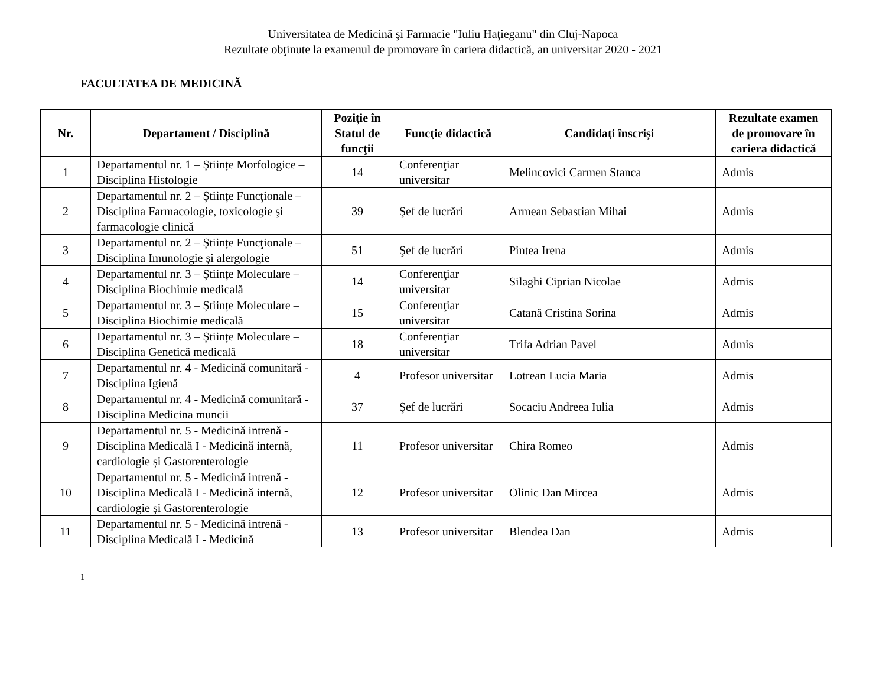Universitatea de Medicină şi Farmacie "Iuliu Haţieganu" din Cluj-Napoca
Rezultate obţinute la examenul de promovare în cariera didactică, an universitar 2020 - 2021
FACULTATEA DE MEDICINĂ
| Nr. | Departament / Disciplină | Poziţie în Statul de funcţii | Funcţie didactică | Candidaţi înscriși | Rezultate examen de promovare în cariera didactică |
| --- | --- | --- | --- | --- | --- |
| 1 | Departamentul nr. 1 – Științe Morfologice – Disciplina Histologie | 14 | Conferenţiar universitar | Melincovici Carmen Stanca | Admis |
| 2 | Departamentul nr. 2 – Științe Funcţionale – Disciplina Farmacologie, toxicologie şi farmacologie clinică | 39 | Şef de lucrări | Armean Sebastian Mihai | Admis |
| 3 | Departamentul nr. 2 – Științe Funcţionale – Disciplina Imunologie și alergologie | 51 | Şef de lucrări | Pintea Irena | Admis |
| 4 | Departamentul nr. 3 – Științe Moleculare – Disciplina Biochimie medicală | 14 | Conferenţiar universitar | Silaghi Ciprian Nicolae | Admis |
| 5 | Departamentul nr. 3 – Științe Moleculare – Disciplina Biochimie medicală | 15 | Conferenţiar universitar | Catană Cristina Sorina | Admis |
| 6 | Departamentul nr. 3 – Științe Moleculare – Disciplina Genetică medicală | 18 | Conferenţiar universitar | Trifa Adrian Pavel | Admis |
| 7 | Departamentul nr. 4 - Medicină comunitară - Disciplina Igienă | 4 | Profesor universitar | Lotrean Lucia Maria | Admis |
| 8 | Departamentul nr. 4 - Medicină comunitară - Disciplina Medicina muncii | 37 | Şef de lucrări | Socaciu Andreea Iulia | Admis |
| 9 | Departamentul nr. 5 - Medicină intrenă - Disciplina Medicală I - Medicină internă, cardiologie și Gastorenterologie | 11 | Profesor universitar | Chira Romeo | Admis |
| 10 | Departamentul nr. 5 - Medicină intrenă - Disciplina Medicală I - Medicină internă, cardiologie și Gastorenterologie | 12 | Profesor universitar | Olinic Dan Mircea | Admis |
| 11 | Departamentul nr. 5 - Medicină intrenă - Disciplina Medicală I - Medicină | 13 | Profesor universitar | Blendea Dan | Admis |
1